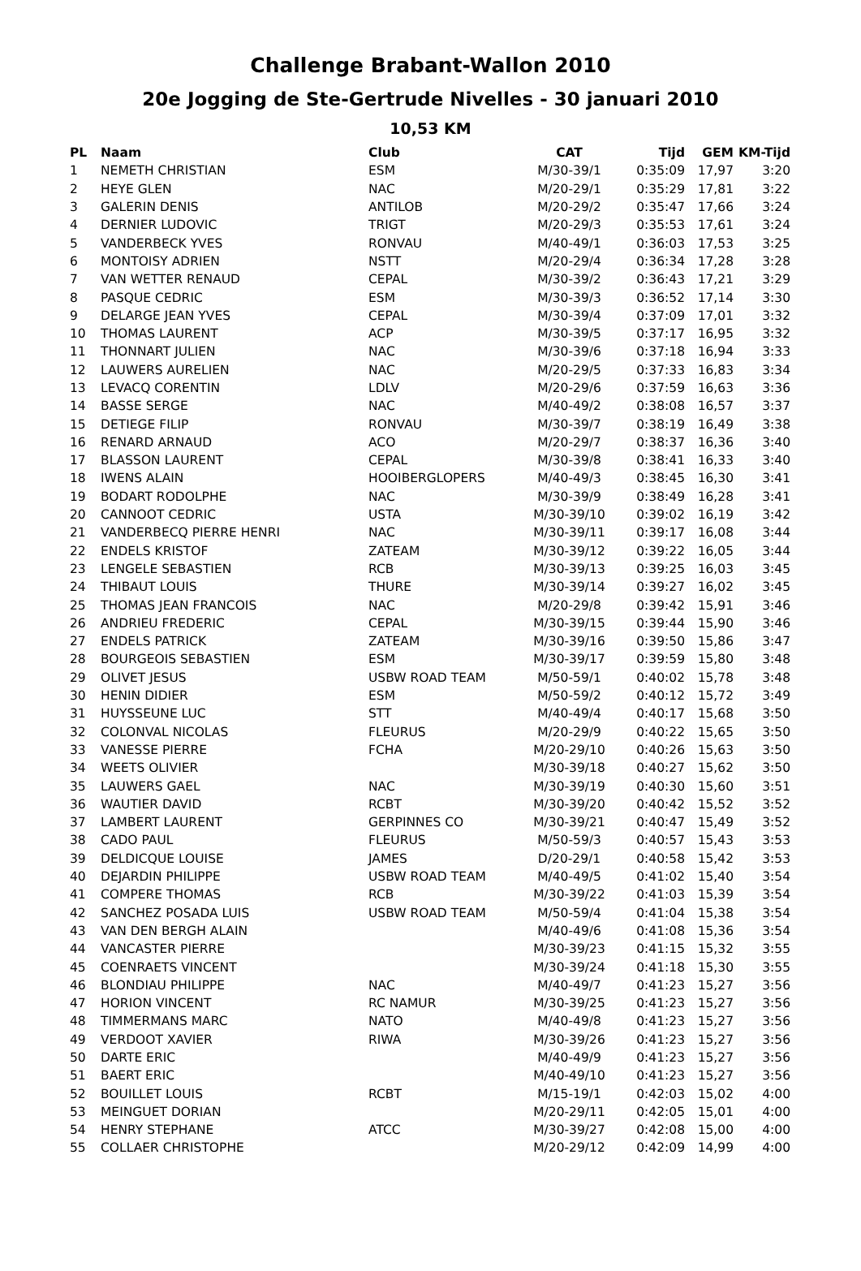Challenge Brabant-Wallon 2010
20e Jogging de Ste-Gertrude Nivelles - 30 januari 2010
10,53 KM
| PL | Naam | Club | CAT | Tijd | GEM | KM-Tijd |
| --- | --- | --- | --- | --- | --- | --- |
| 1 | NEMETH CHRISTIAN | ESM | M/30-39/1 | 0:35:09 | 17,97 | 3:20 |
| 2 | HEYE GLEN | NAC | M/20-29/1 | 0:35:29 | 17,81 | 3:22 |
| 3 | GALERIN DENIS | ANTILOB | M/20-29/2 | 0:35:47 | 17,66 | 3:24 |
| 4 | DERNIER LUDOVIC | TRIGT | M/20-29/3 | 0:35:53 | 17,61 | 3:24 |
| 5 | VANDERBECK YVES | RONVAU | M/40-49/1 | 0:36:03 | 17,53 | 3:25 |
| 6 | MONTOISY ADRIEN | NSTT | M/20-29/4 | 0:36:34 | 17,28 | 3:28 |
| 7 | VAN WETTER RENAUD | CEPAL | M/30-39/2 | 0:36:43 | 17,21 | 3:29 |
| 8 | PASQUE CEDRIC | ESM | M/30-39/3 | 0:36:52 | 17,14 | 3:30 |
| 9 | DELARGE JEAN YVES | CEPAL | M/30-39/4 | 0:37:09 | 17,01 | 3:32 |
| 10 | THOMAS LAURENT | ACP | M/30-39/5 | 0:37:17 | 16,95 | 3:32 |
| 11 | THONNART JULIEN | NAC | M/30-39/6 | 0:37:18 | 16,94 | 3:33 |
| 12 | LAUWERS AURELIEN | NAC | M/20-29/5 | 0:37:33 | 16,83 | 3:34 |
| 13 | LEVACQ CORENTIN | LDLV | M/20-29/6 | 0:37:59 | 16,63 | 3:36 |
| 14 | BASSE SERGE | NAC | M/40-49/2 | 0:38:08 | 16,57 | 3:37 |
| 15 | DETIEGE FILIP | RONVAU | M/30-39/7 | 0:38:19 | 16,49 | 3:38 |
| 16 | RENARD ARNAUD | ACO | M/20-29/7 | 0:38:37 | 16,36 | 3:40 |
| 17 | BLASSON LAURENT | CEPAL | M/30-39/8 | 0:38:41 | 16,33 | 3:40 |
| 18 | IWENS ALAIN | HOOIBERGLOPERS | M/40-49/3 | 0:38:45 | 16,30 | 3:41 |
| 19 | BODART RODOLPHE | NAC | M/30-39/9 | 0:38:49 | 16,28 | 3:41 |
| 20 | CANNOOT CEDRIC | USTA | M/30-39/10 | 0:39:02 | 16,19 | 3:42 |
| 21 | VANDERBECQ PIERRE HENRI | NAC | M/30-39/11 | 0:39:17 | 16,08 | 3:44 |
| 22 | ENDELS KRISTOF | ZATEAM | M/30-39/12 | 0:39:22 | 16,05 | 3:44 |
| 23 | LENGELE SEBASTIEN | RCB | M/30-39/13 | 0:39:25 | 16,03 | 3:45 |
| 24 | THIBAUT LOUIS | THURE | M/30-39/14 | 0:39:27 | 16,02 | 3:45 |
| 25 | THOMAS JEAN FRANCOIS | NAC | M/20-29/8 | 0:39:42 | 15,91 | 3:46 |
| 26 | ANDRIEU FREDERIC | CEPAL | M/30-39/15 | 0:39:44 | 15,90 | 3:46 |
| 27 | ENDELS PATRICK | ZATEAM | M/30-39/16 | 0:39:50 | 15,86 | 3:47 |
| 28 | BOURGEOIS SEBASTIEN | ESM | M/30-39/17 | 0:39:59 | 15,80 | 3:48 |
| 29 | OLIVET JESUS | USBW ROAD TEAM | M/50-59/1 | 0:40:02 | 15,78 | 3:48 |
| 30 | HENIN DIDIER | ESM | M/50-59/2 | 0:40:12 | 15,72 | 3:49 |
| 31 | HUYSSEUNE LUC | STT | M/40-49/4 | 0:40:17 | 15,68 | 3:50 |
| 32 | COLONVAL NICOLAS | FLEURUS | M/20-29/9 | 0:40:22 | 15,65 | 3:50 |
| 33 | VANESSE PIERRE | FCHA | M/20-29/10 | 0:40:26 | 15,63 | 3:50 |
| 34 | WEETS OLIVIER | | M/30-39/18 | 0:40:27 | 15,62 | 3:50 |
| 35 | LAUWERS GAEL | NAC | M/30-39/19 | 0:40:30 | 15,60 | 3:51 |
| 36 | WAUTIER DAVID | RCBT | M/30-39/20 | 0:40:42 | 15,52 | 3:52 |
| 37 | LAMBERT LAURENT | GERPINNES CO | M/30-39/21 | 0:40:47 | 15,49 | 3:52 |
| 38 | CADO PAUL | FLEURUS | M/50-59/3 | 0:40:57 | 15,43 | 3:53 |
| 39 | DELDICQUE LOUISE | JAMES | D/20-29/1 | 0:40:58 | 15,42 | 3:53 |
| 40 | DEJARDIN PHILIPPE | USBW ROAD TEAM | M/40-49/5 | 0:41:02 | 15,40 | 3:54 |
| 41 | COMPERE THOMAS | RCB | M/30-39/22 | 0:41:03 | 15,39 | 3:54 |
| 42 | SANCHEZ POSADA LUIS | USBW ROAD TEAM | M/50-59/4 | 0:41:04 | 15,38 | 3:54 |
| 43 | VAN DEN BERGH ALAIN | | M/40-49/6 | 0:41:08 | 15,36 | 3:54 |
| 44 | VANCASTER PIERRE | | M/30-39/23 | 0:41:15 | 15,32 | 3:55 |
| 45 | COENRAETS VINCENT | | M/30-39/24 | 0:41:18 | 15,30 | 3:55 |
| 46 | BLONDIAU PHILIPPE | NAC | M/40-49/7 | 0:41:23 | 15,27 | 3:56 |
| 47 | HORION VINCENT | RC NAMUR | M/30-39/25 | 0:41:23 | 15,27 | 3:56 |
| 48 | TIMMERMANS MARC | NATO | M/40-49/8 | 0:41:23 | 15,27 | 3:56 |
| 49 | VERDOOT XAVIER | RIWA | M/30-39/26 | 0:41:23 | 15,27 | 3:56 |
| 50 | DARTE ERIC | | M/40-49/9 | 0:41:23 | 15,27 | 3:56 |
| 51 | BAERT ERIC | | M/40-49/10 | 0:41:23 | 15,27 | 3:56 |
| 52 | BOUILLET LOUIS | RCBT | M/15-19/1 | 0:42:03 | 15,02 | 4:00 |
| 53 | MEINGUET DORIAN | | M/20-29/11 | 0:42:05 | 15,01 | 4:00 |
| 54 | HENRY STEPHANE | ATCC | M/30-39/27 | 0:42:08 | 15,00 | 4:00 |
| 55 | COLLAER CHRISTOPHE | | M/20-29/12 | 0:42:09 | 14,99 | 4:00 |